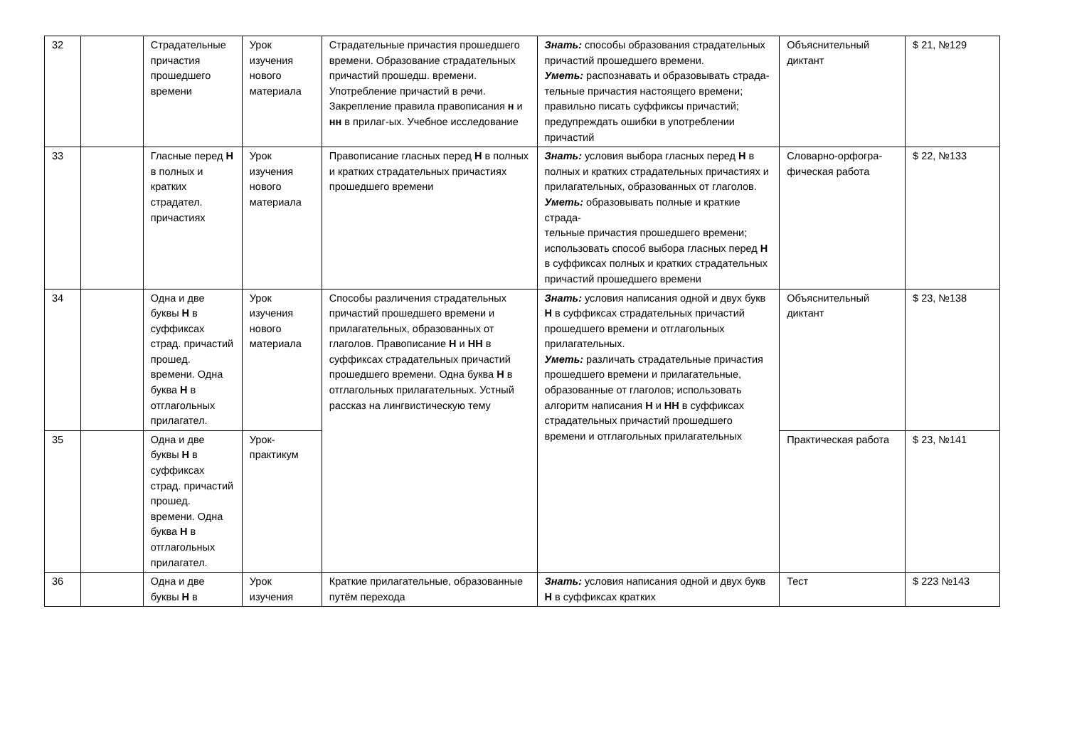| 32 | | Страдательные причастия прошедшего времени | Урок изучения нового материала | Страдательные причастия прошедшего времени. Образование страдательных причастий прошедш. времени. Употребление причастий в речи. Закрепление правила правописания н и нн в прилаг-ых. Учебное исследование | Знать: способы образования страдательных причастий прошедшего времени. Уметь: распознавать и образовывать страда- тельные причастия настоящего времени; правильно писать суффиксы причастий; предупреждать ошибки в употреблении причастий | Объяснительный диктант | $ 21, №129 |
| 33 | | Гласные перед Н в полных и кратких страдател. причастиях | Урок изучения нового материала | Правописание гласных перед Н в полных и кратких страдательных причастиях прошедшего времени | Знать: условия выбора гласных перед Н в полных и кратких страдательных причастиях и прилагательных, образованных от глаголов. Уметь: образовывать полные и краткие страда- тельные причастия прошедшего времени; использовать способ выбора гласных перед Н в суффиксах полных и кратких страдательных причастий прошедшего времени | Словарно-орфогра-фическая работа | $ 22, №133 |
| 34 | | Одна и две буквы Н в суффиксах страд. причастий прошед. времени. Одна буква Н в отглагольных прилагател. | Урок изучения нового материала | Способы различения страдательных причастий прошедшего времени и прилагательных, образованных от глаголов. Правописание Н и НН в суффиксах страдательных причастий прошедшего времени. Одна буква Н в отглагольных прилагательных. Устный рассказ на лингвистическую тему | Знать: условия написания одной и двух букв Н в суффиксах страдательных причастий прошедшего времени и отглагольных прилагательных. Уметь: различать страдательные причастия прошедшего времени и прилагательные, образованные от глаголов; использовать алгоритм написания Н и НН в суффиксах страдательных причастий прошедшего времени и отглагольных прилагательных | Объяснительный диктант | $ 23, №138 |
| 35 | | Одна и две буквы Н в суффиксах страд. причастий прошед. времени. Одна буква Н в отглагольных прилагател. | Урок-практикум | | | Практическая работа | $ 23, №141 |
| 36 | | Одна и две буквы Н в | Урок изучения | Краткие прилагательные, образованные путём перехода | Знать: условия написания одной и двух букв Н в суффиксах кратких | Тест | $ 223 №143 |